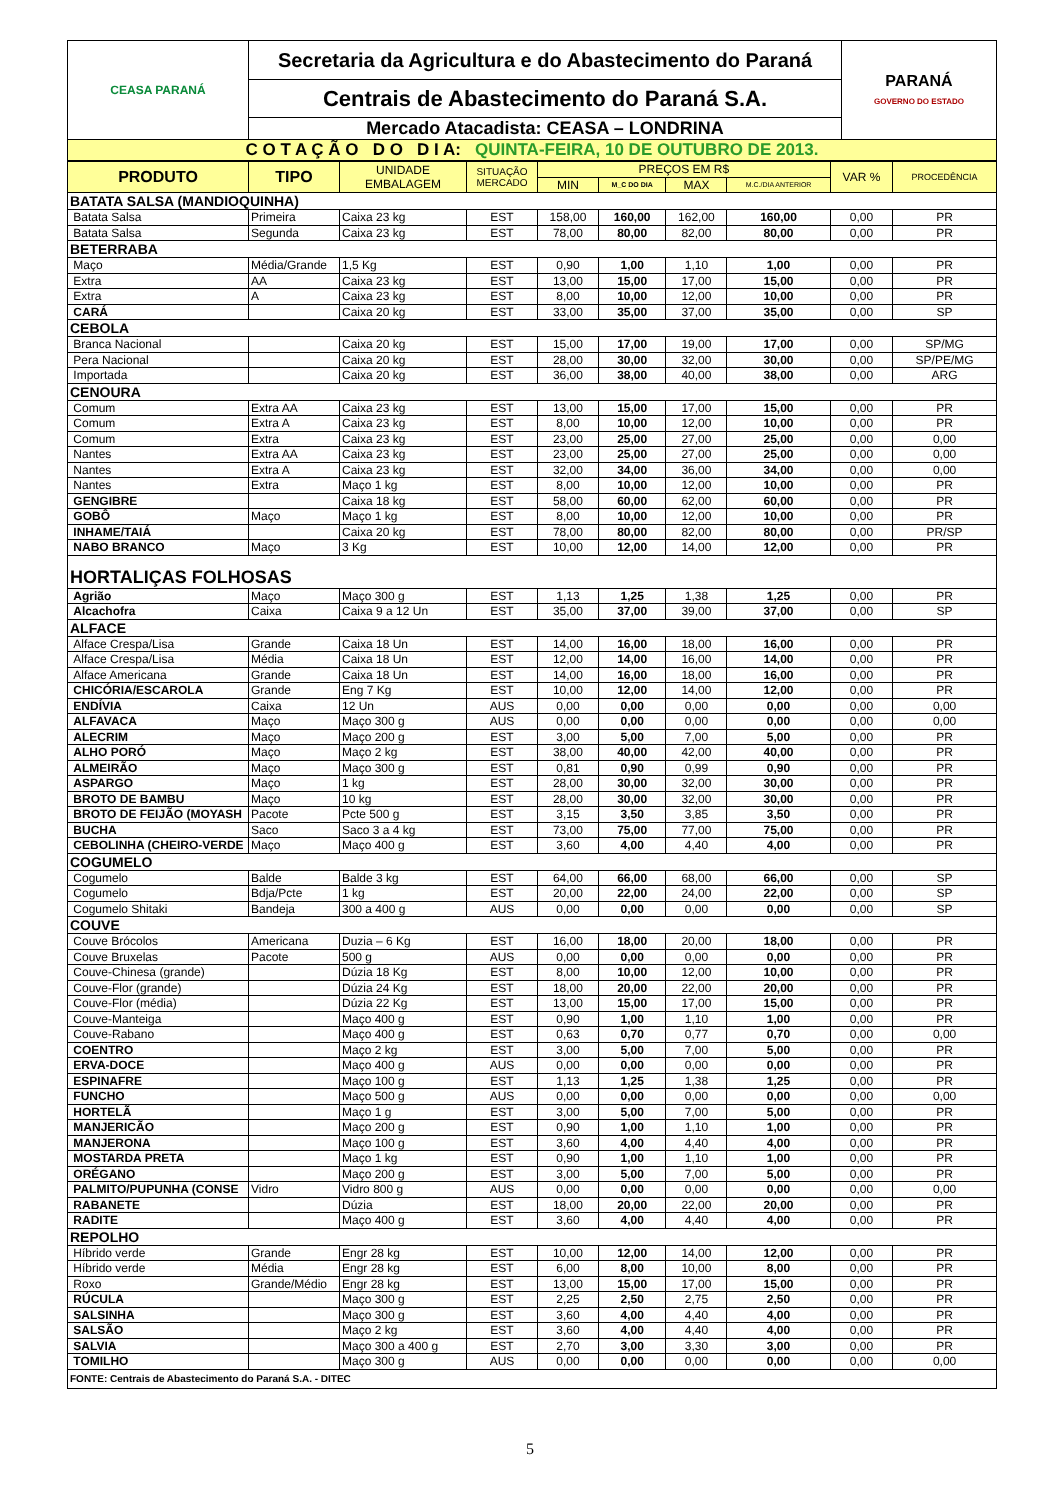| CEASA PARANÁ | Secretaria da Agricultura e do Abastecimento do Paraná | PARANÁ GOVERNO DO ESTADO |
| | Centrais de Abastecimento do Paraná S.A. | |
| | Mercado Atacadista: CEASA – LONDRINA | |
| C O T A Ç Ã O D O D I A: QUINTA-FEIRA, 10 DE OUTUBRO DE 2013. | | |
| PRODUTO | TIPO | UNIDADE EMBALAGEM | SITUAÇÃO MERCADO | PREÇOS EM R$ | | | | VAR % | PROCEDÊNCIA |
| --- | --- | --- | --- | --- | --- | --- | --- | --- | --- |
| | | | | MIN | M_C DO DIA | MAX | M.C./DIA ANTERIOR | | |
| BATATA SALSA (MANDIOQUINHA) | | | | | | | | | |
| Batata Salsa | Primeira | Caixa 23 kg | EST | 158,00 | 160,00 | 162,00 | 160,00 | 0,00 | PR |
| Batata Salsa | Segunda | Caixa 23 kg | EST | 78,00 | 80,00 | 82,00 | 80,00 | 0,00 | PR |
| BETERRABA | | | | | | | | | |
| Maço | Média/Grande | 1,5 Kg | EST | 0,90 | 1,00 | 1,10 | 1,00 | 0,00 | PR |
| Extra | AA | Caixa 23 kg | EST | 13,00 | 15,00 | 17,00 | 15,00 | 0,00 | PR |
| Extra | A | Caixa 23 kg | EST | 8,00 | 10,00 | 12,00 | 10,00 | 0,00 | PR |
| CARÁ | | Caixa 20 kg | EST | 33,00 | 35,00 | 37,00 | 35,00 | 0,00 | SP |
| CEBOLA | | | | | | | | | |
| Branca Nacional | | Caixa 20 kg | EST | 15,00 | 17,00 | 19,00 | 17,00 | 0,00 | SP/MG |
| Pera Nacional | | Caixa 20 kg | EST | 28,00 | 30,00 | 32,00 | 30,00 | 0,00 | SP/PE/MG |
| Importada | | Caixa 20 kg | EST | 36,00 | 38,00 | 40,00 | 38,00 | 0,00 | ARG |
| CENOURA | | | | | | | | | |
| Comum | Extra AA | Caixa 23 kg | EST | 13,00 | 15,00 | 17,00 | 15,00 | 0,00 | PR |
| Comum | Extra A | Caixa 23 kg | EST | 8,00 | 10,00 | 12,00 | 10,00 | 0,00 | PR |
| Comum | Extra | Caixa 23 kg | EST | 23,00 | 25,00 | 27,00 | 25,00 | 0,00 | 0,00 |
| Nantes | Extra AA | Caixa 23 kg | EST | 23,00 | 25,00 | 27,00 | 25,00 | 0,00 | 0,00 |
| Nantes | Extra A | Caixa 23 kg | EST | 32,00 | 34,00 | 36,00 | 34,00 | 0,00 | 0,00 |
| Nantes | Extra | Maço 1 kg | EST | 8,00 | 10,00 | 12,00 | 10,00 | 0,00 | PR |
| GENGIBRE | | Caixa 18 kg | EST | 58,00 | 60,00 | 62,00 | 60,00 | 0,00 | PR |
| GOBÔ | Maço | Maço 1 kg | EST | 8,00 | 10,00 | 12,00 | 10,00 | 0,00 | PR |
| INHAME/TAIÁ | | Caixa 20 kg | EST | 78,00 | 80,00 | 82,00 | 80,00 | 0,00 | PR/SP |
| NABO BRANCO | Maço | 3 Kg | EST | 10,00 | 12,00 | 14,00 | 12,00 | 0,00 | PR |
| HORTALIÇAS FOLHOSAS | | | | | | | | | |
| Agrião | Maço | Maço 300 g | EST | 1,13 | 1,25 | 1,38 | 1,25 | 0,00 | PR |
| Alcachofra | Caixa | Caixa 9 a 12 Un | EST | 35,00 | 37,00 | 39,00 | 37,00 | 0,00 | SP |
| ALFACE | | | | | | | | | |
| Alface Crespa/Lisa | Grande | Caixa 18 Un | EST | 14,00 | 16,00 | 18,00 | 16,00 | 0,00 | PR |
| Alface Crespa/Lisa | Média | Caixa 18 Un | EST | 12,00 | 14,00 | 16,00 | 14,00 | 0,00 | PR |
| Alface Americana | Grande | Caixa 18 Un | EST | 14,00 | 16,00 | 18,00 | 16,00 | 0,00 | PR |
| CHICÓRIA/ESCAROLA | Grande | Eng 7 Kg | EST | 10,00 | 12,00 | 14,00 | 12,00 | 0,00 | PR |
| ENDÍVIA | Caixa | 12 Un | AUS | 0,00 | 0,00 | 0,00 | 0,00 | 0,00 | 0,00 |
| ALFAVACA | Maço | Maço 300 g | AUS | 0,00 | 0,00 | 0,00 | 0,00 | 0,00 | 0,00 |
| ALECRIM | Maço | Maço 200 g | EST | 3,00 | 5,00 | 7,00 | 5,00 | 0,00 | PR |
| ALHO PORÓ | Maço | Maço 2 kg | EST | 38,00 | 40,00 | 42,00 | 40,00 | 0,00 | PR |
| ALMEIRÃO | Maço | Maço 300 g | EST | 0,81 | 0,90 | 0,99 | 0,90 | 0,00 | PR |
| ASPARGO | Maço | 1 kg | EST | 28,00 | 30,00 | 32,00 | 30,00 | 0,00 | PR |
| BROTO DE BAMBU | Maço | 10 kg | EST | 28,00 | 30,00 | 32,00 | 30,00 | 0,00 | PR |
| BROTO DE FEIJÃO (MOYASH | Pacote | Pcte 500 g | EST | 3,15 | 3,50 | 3,85 | 3,50 | 0,00 | PR |
| BUCHA | Saco | Saco 3 a 4 kg | EST | 73,00 | 75,00 | 77,00 | 75,00 | 0,00 | PR |
| CEBOLINHA (CHEIRO-VERDE | Maço | Maço 400 g | EST | 3,60 | 4,00 | 4,40 | 4,00 | 0,00 | PR |
| COGUMELO | | | | | | | | | |
| Cogumelo | Balde | Balde 3 kg | EST | 64,00 | 66,00 | 68,00 | 66,00 | 0,00 | SP |
| Cogumelo | Bdja/Pcte | 1 kg | EST | 20,00 | 22,00 | 24,00 | 22,00 | 0,00 | SP |
| Cogumelo Shitaki | Bandeja | 300 a 400 g | AUS | 0,00 | 0,00 | 0,00 | 0,00 | 0,00 | SP |
| COUVE | | | | | | | | | |
| Couve Brócolos | Americana | Duzia – 6 Kg | EST | 16,00 | 18,00 | 20,00 | 18,00 | 0,00 | PR |
| Couve Bruxelas | Pacote | 500 g | AUS | 0,00 | 0,00 | 0,00 | 0,00 | 0,00 | PR |
| Couve-Chinesa (grande) | | Dúzia 18 Kg | EST | 8,00 | 10,00 | 12,00 | 10,00 | 0,00 | PR |
| Couve-Flor (grande) | | Dúzia 24 Kg | EST | 18,00 | 20,00 | 22,00 | 20,00 | 0,00 | PR |
| Couve-Flor (média) | | Dúzia 22 Kg | EST | 13,00 | 15,00 | 17,00 | 15,00 | 0,00 | PR |
| Couve-Manteiga | | Maço 400 g | EST | 0,90 | 1,00 | 1,10 | 1,00 | 0,00 | PR |
| Couve-Rabano | | Maço 400 g | EST | 0,63 | 0,70 | 0,77 | 0,70 | 0,00 | 0,00 |
| COENTRO | | Maço 2 kg | EST | 3,00 | 5,00 | 7,00 | 5,00 | 0,00 | PR |
| ERVA-DOCE | | Maço 400 g | AUS | 0,00 | 0,00 | 0,00 | 0,00 | 0,00 | PR |
| ESPINAFRE | | Maço 100 g | EST | 1,13 | 1,25 | 1,38 | 1,25 | 0,00 | PR |
| FUNCHO | | Maço 500 g | AUS | 0,00 | 0,00 | 0,00 | 0,00 | 0,00 | 0,00 |
| HORTELÃ | | Maço 1 g | EST | 3,00 | 5,00 | 7,00 | 5,00 | 0,00 | PR |
| MANJERICÃO | | Maço 200 g | EST | 0,90 | 1,00 | 1,10 | 1,00 | 0,00 | PR |
| MANJERONA | | Maço 100 g | EST | 3,60 | 4,00 | 4,40 | 4,00 | 0,00 | PR |
| MOSTARDA PRETA | | Maço 1 kg | EST | 0,90 | 1,00 | 1,10 | 1,00 | 0,00 | PR |
| ORÉGANO | | Maço 200 g | EST | 3,00 | 5,00 | 7,00 | 5,00 | 0,00 | PR |
| PALMITO/PUPUNHA (CONSE | Vidro | Vidro 800 g | AUS | 0,00 | 0,00 | 0,00 | 0,00 | 0,00 | 0,00 |
| RABANETE | | Dúzia | EST | 18,00 | 20,00 | 22,00 | 20,00 | 0,00 | PR |
| RADITE | | Maço 400 g | EST | 3,60 | 4,00 | 4,40 | 4,00 | 0,00 | PR |
| REPOLHO | | | | | | | | | |
| Híbrido verde | Grande | Engr 28 kg | EST | 10,00 | 12,00 | 14,00 | 12,00 | 0,00 | PR |
| Híbrido verde | Média | Engr 28 kg | EST | 6,00 | 8,00 | 10,00 | 8,00 | 0,00 | PR |
| Roxo | Grande/Médio | Engr 28 kg | EST | 13,00 | 15,00 | 17,00 | 15,00 | 0,00 | PR |
| RÚCULA | | Maço 300 g | EST | 2,25 | 2,50 | 2,75 | 2,50 | 0,00 | PR |
| SALSINHA | | Maço 300 g | EST | 3,60 | 4,00 | 4,40 | 4,00 | 0,00 | PR |
| SALSÃO | | Maço 2 kg | EST | 3,60 | 4,00 | 4,40 | 4,00 | 0,00 | PR |
| SALVIA | | Maço 300 a 400 g | EST | 2,70 | 3,00 | 3,30 | 3,00 | 0,00 | PR |
| TOMILHO | | Maço 300 g | AUS | 0,00 | 0,00 | 0,00 | 0,00 | 0,00 | 0,00 |
| FONTE: Centrais de Abastecimento do Paraná S.A. - DITEC | | | | | | | | | |
5